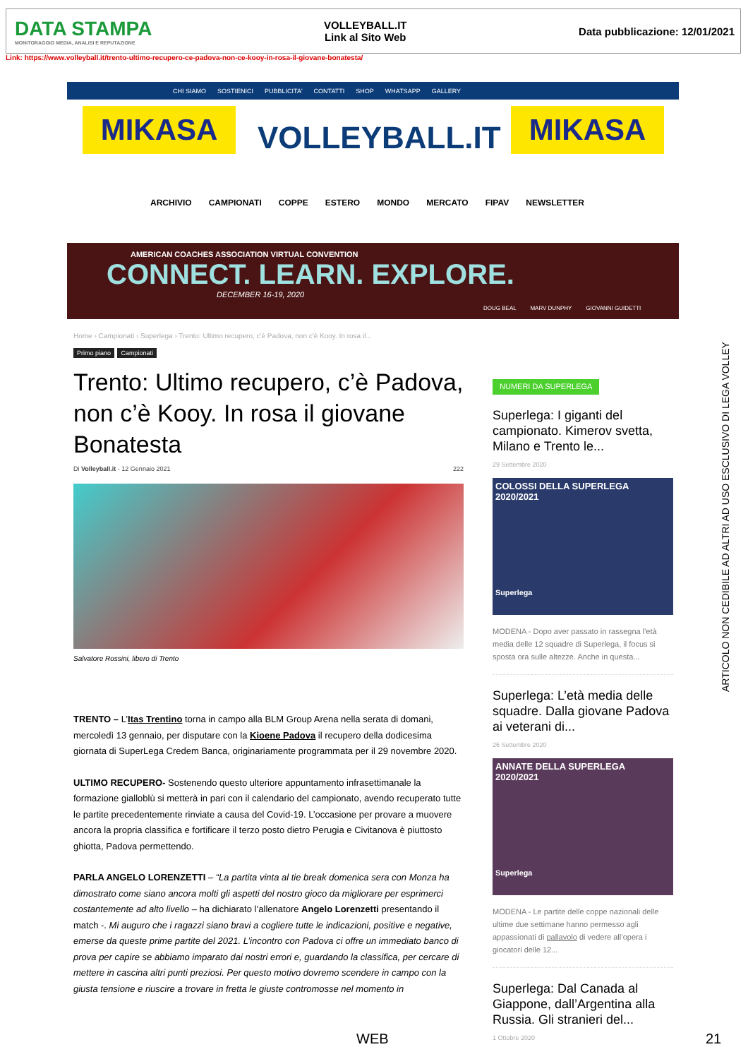DATA STAMPA
MONITORAGGIO MEDIA, ANALISI E REPUTAZIONE
VOLLEYBALL.IT
Link al Sito Web
Data pubblicazione: 12/01/2021
Link: https://www.volleyball.it/trento-ultimo-recupero-ce-padova-non-ce-kooy-in-rosa-il-giovane-bonatesta/
CHI SIAMO SOSTIENICI PUBBLICITA' CONTATTI SHOP WHATSAPP GALLERY
MIKASA VOLLEYBALL.IT MIKASA
ARCHIVIO CAMPIONATI COPPE ESTERO MONDO MERCATO FIPAV NEWSLETTER
AMERICAN COACHES ASSOCIATION VIRTUAL CONVENTION
CONNECT. LEARN. EXPLORE.
DECEMBER 16-19, 2020
DOUG BEAL MARV DUNPHY GIOVANNI GUIDETTI
Home › Campionati › Superlega › Trento: Ultimo recupero, c'è Padova, non c'è Kooy. In rosa il...
Primo piano Campionati
Trento: Ultimo recupero, c’è Padova, non c’è Kooy. In rosa il giovane Bonatesta
Di Volleyball.it - 12 Gennaio 2021 222
Salvatore Rossini, libero di Trento
TRENTO – L’Itas Trentino torna in campo alla BLM Group Arena nella serata di domani, mercoledì 13 gennaio, per disputare con la Kioene Padova il recupero della dodicesima giornata di SuperLega Credem Banca, originariamente programmata per il 29 novembre 2020.
ULTIMO RECUPERO- Sostenendo questo ulteriore appuntamento infrasettimanale la formazione gialloblù si metterà in pari con il calendario del campionato, avendo recuperato tutte le partite precedentemente rinviate a causa del Covid-19. L’occasione per provare a muovere ancora la propria classifica e fortificare il terzo posto dietro Perugia e Civitanova è piuttosto ghiotta, Padova permettendo.
PARLA ANGELO LORENZETTI – “La partita vinta al tie break domenica sera con Monza ha dimostrato come siano ancora molti gli aspetti del nostro gioco da migliorare per esprimerci costantemente ad alto livello – ha dichiarato l’allenatore Angelo Lorenzetti presentando il match -. Mi auguro che i ragazzi siano bravi a cogliere tutte le indicazioni, positive e negative, emerse da queste prime partite del 2021. L’incontro con Padova ci offre un immediato banco di prova per capire se abbiamo imparato dai nostri errori e, guardando la classifica, per cercare di mettere in cascina altri punti preziosi. Per questo motivo dovremo scendere in campo con la giusta tensione e riuscire a trovare in fretta le giuste contromosse nel momento in
NUMERI DA SUPERLEGA
Superlega: I giganti del campionato. Kimerov svetta, Milano e Trento le...
29 Settembre 2020
COLOSSI DELLA SUPERLEGA 2020/2021
Superlega
MODENA - Dopo aver passato in rassegna l'età media delle 12 squadre di Superlega, il focus si sposta ora sulle altezze. Anche in questa...
Superlega: L’età media delle squadre. Dalla giovane Padova ai veterani di...
26 Settembre 2020
ANNATE DELLA SUPERLEGA 2020/2021
Superlega
MODENA - Le partite delle coppe nazionali delle ultime due settimane hanno permesso agli appassionati di pallavolo di vedere all’opera i giocatori delle 12...
Superlega: Dal Canada al Giappone, dall’Argentina alla Russia. Gli stranieri del...
1 Ottobre 2020
ARTICOLO NON CEDIBILE AD ALTRI AD USO ESCLUSIVO DI LEGA VOLLEY
WEB 21